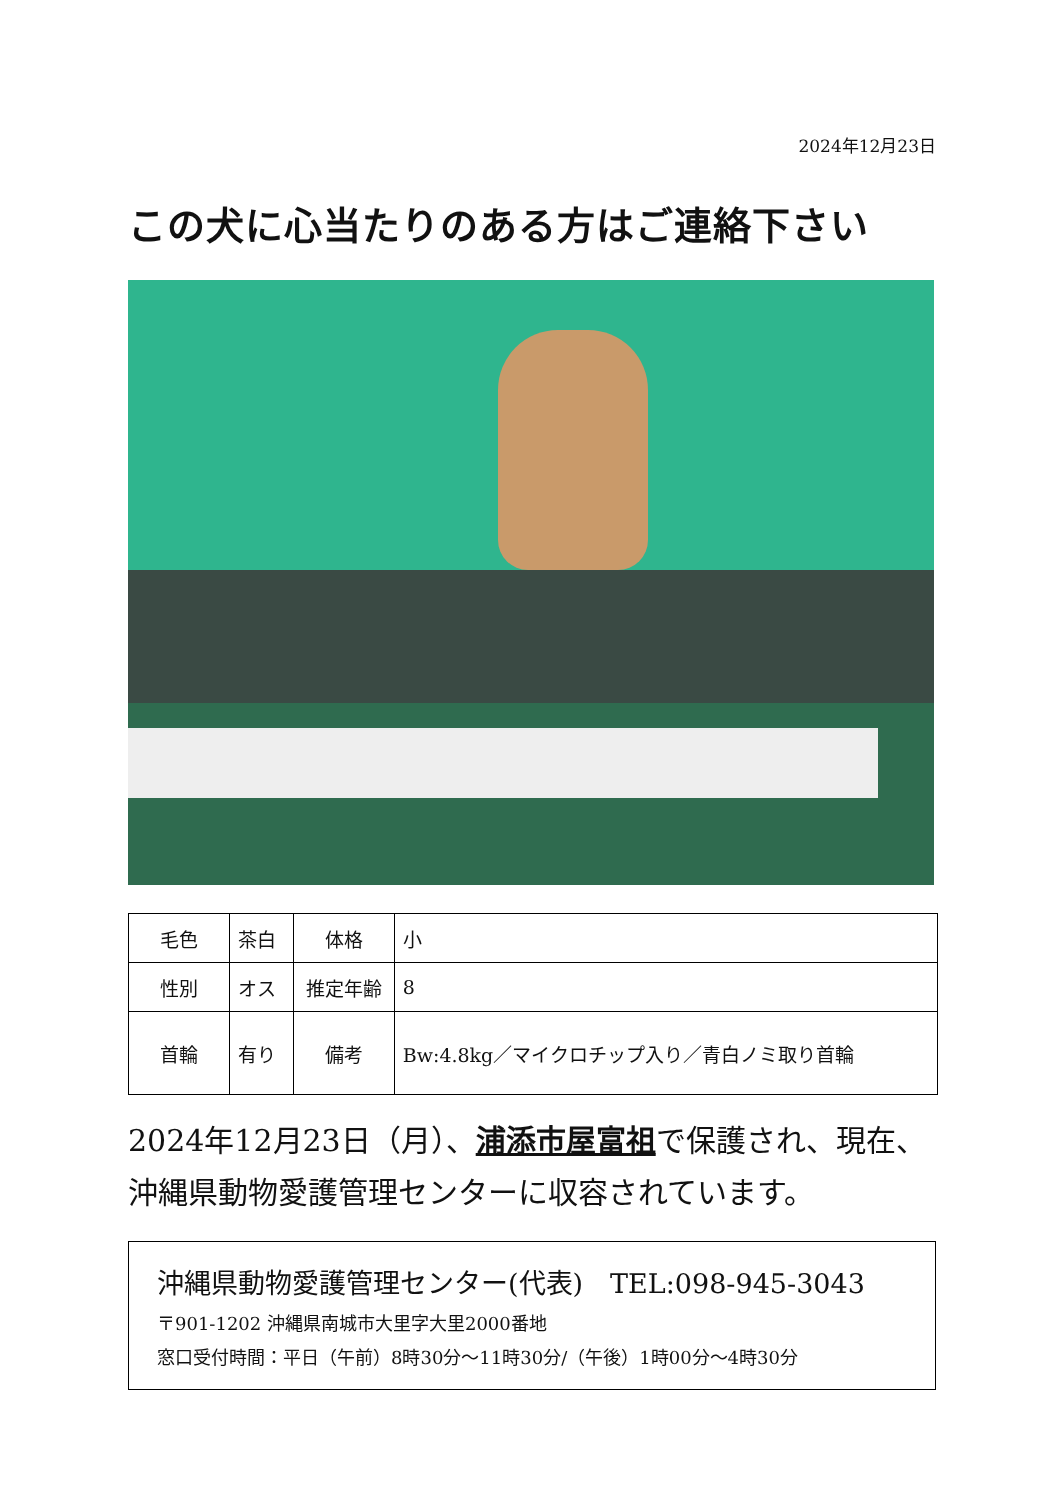2024年12月23日
この犬に心当たりのある方はご連絡下さい
| 毛色 | 茶白 | 体格 | 小 |
| 性別 | オス | 推定年齢 | 8 |
| 首輪 | 有り | 備考 | Bw:4.8kg／マイクロチップ入り／青白ノミ取り首輪 |
2024年12月23日（月）、浦添市屋富祖で保護され、現在、沖縄県動物愛護管理センターに収容されています。
沖縄県動物愛護管理センター(代表)　TEL:098-945-3043
〒901-1202 沖縄県南城市大里字大里2000番地
窓口受付時間：平日（午前）8時30分～11時30分/（午後）1時00分～4時30分